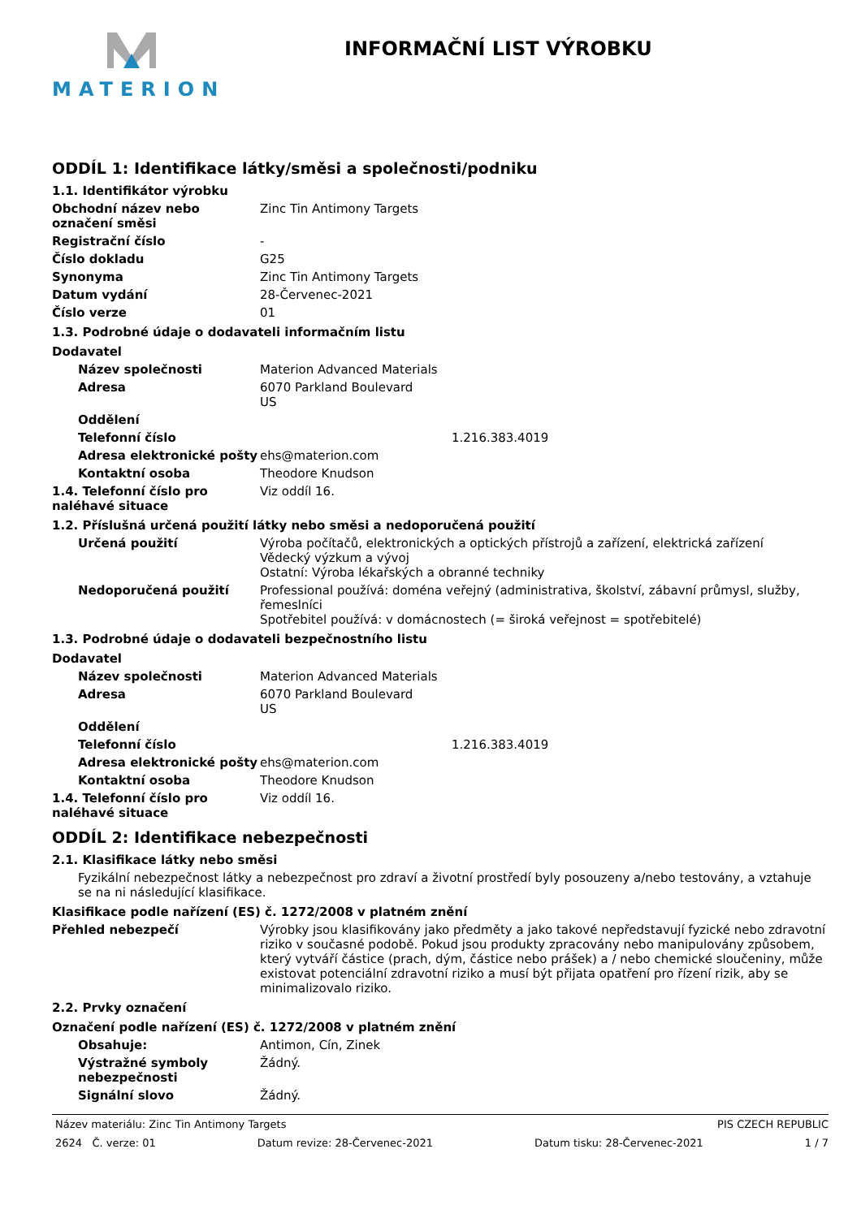MATERION INFORMAČNÍ LIST VÝROBKU
ODDÍL 1: Identifikace látky/směsi a společnosti/podniku
1.1. Identifikátor výrobku
Obchodní název nebo označení směsi
Zinc Tin Antimony Targets
Registrační číslo -
Číslo dokladu G25
Synonyma Zinc Tin Antimony Targets
Datum vydání 28-Červenec-2021
Číslo verze 01
1.3. Podrobné údaje o dodavateli informačním listu
Dodavatel
Název společnosti Materion Advanced Materials
Adresa 6070 Parkland Boulevard
US
Oddělení
Telefonní číslo 1.216.383.4019
Adresa elektronické pošty
ehs@materion.com
Kontaktní osoba Theodore Knudson
1.4. Telefonní číslo pro naléhavé situace
Viz oddíl 16.
1.2. Příslušná určená použití látky nebo směsi a nedoporučená použití
Určená použití Výroba počítačů, elektronických a optických přístrojů a zařízení, elektrická zařízení
Vědecký výzkum a vývoj
Ostatní: Výroba lékařských a obranné techniky
Nedoporučená použití Professional používá: doména veřejný (administrativa, školství, zábavní průmysl, služby, řemeslníci
Spotřebitel používá: v domácnostech (= široká veřejnost = spotřebitelé)
1.3. Podrobné údaje o dodavateli bezpečnostního listu
Dodavatel
Název společnosti Materion Advanced Materials
Adresa 6070 Parkland Boulevard
US
Oddělení
Telefonní číslo 1.216.383.4019
Adresa elektronické pošty
ehs@materion.com
Kontaktní osoba Theodore Knudson
1.4. Telefonní číslo pro naléhavé situace
Viz oddíl 16.
ODDÍL 2: Identifikace nebezpečnosti
2.1. Klasifikace látky nebo směsi
Fyzikální nebezpečnost látky a nebezpečnost pro zdraví a životní prostředí byly posouzeny a/nebo testovány, a vztahuje se na ni následující klasifikace.
Klasifikace podle nařízení (ES) č. 1272/2008 v platném znění
Přehled nebezpečí Výrobky jsou klasifikovány jako předměty a jako takové nepředstavují fyzické nebo zdravotní riziko v současné podobě. Pokud jsou produkty zpracovány nebo manipulovány způsobem, který vytváří částice (prach, dým, částice nebo prášek) a / nebo chemické sloučeniny, může existovat potenciální zdravotní riziko a musí být přijata opatření pro řízení rizik, aby se minimalizovalo riziko.
2.2. Prvky označení
Označení podle nařízení (ES) č. 1272/2008 v platném znění
Obsahuje: Antimon, Cín, Zinek
Výstražné symboly nebezpečnosti
Žádný.
Signální slovo Žádný.
Název materiálu: Zinc Tin Antimony Targets PIS CZECH REPUBLIC
2624 Č. verze: 01 Datum revize: 28-Červenec-2021 Datum tisku: 28-Červenec-2021 1 / 7